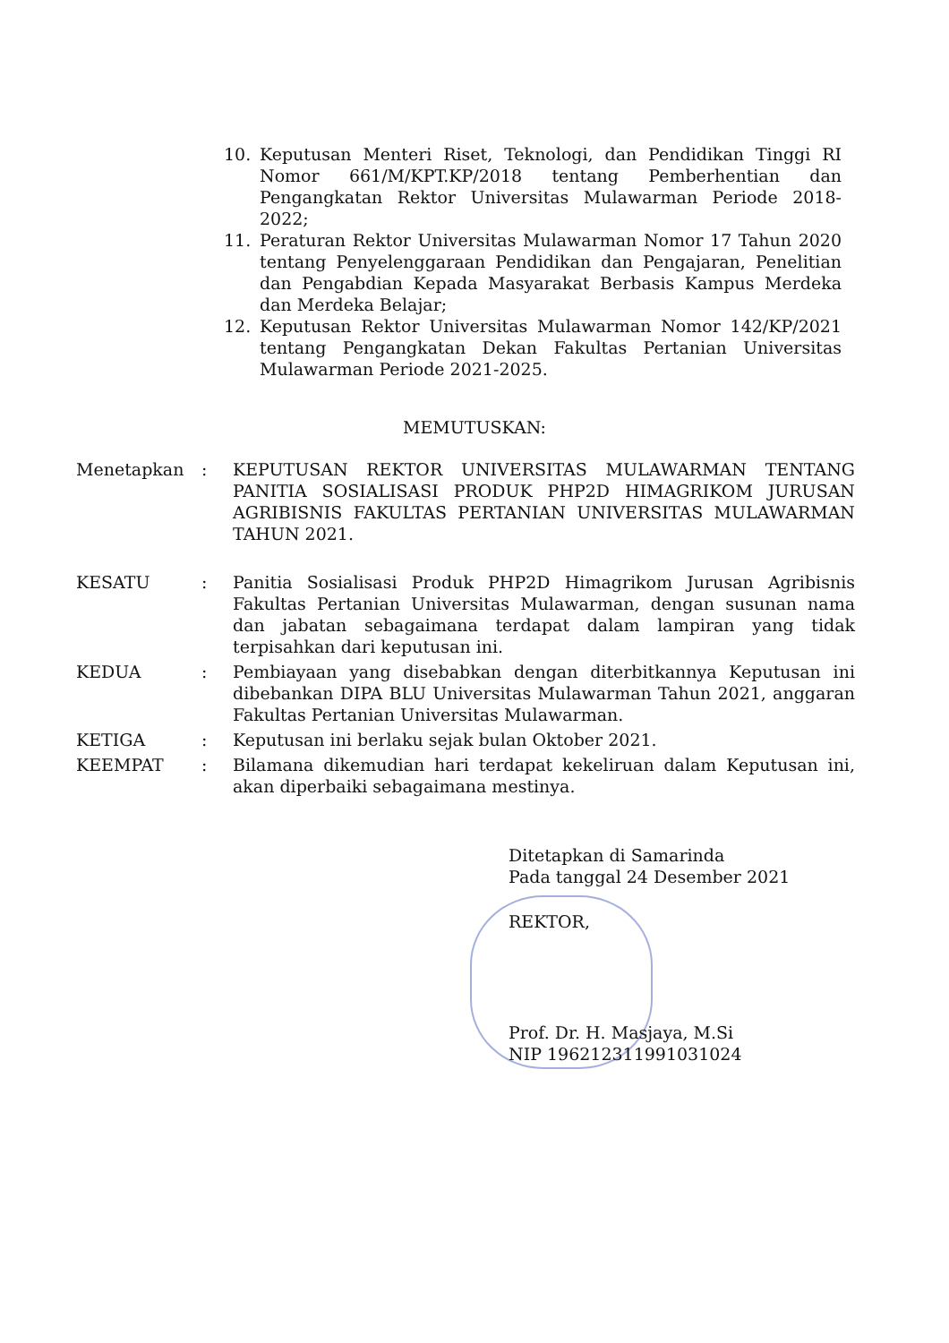10. Keputusan Menteri Riset, Teknologi, dan Pendidikan Tinggi RI Nomor 661/M/KPT.KP/2018 tentang Pemberhentian dan Pengangkatan Rektor Universitas Mulawarman Periode 2018-2022;
11. Peraturan Rektor Universitas Mulawarman Nomor 17 Tahun 2020 tentang Penyelenggaraan Pendidikan dan Pengajaran, Penelitian dan Pengabdian Kepada Masyarakat Berbasis Kampus Merdeka dan Merdeka Belajar;
12. Keputusan Rektor Universitas Mulawarman Nomor 142/KP/2021 tentang Pengangkatan Dekan Fakultas Pertanian Universitas Mulawarman Periode 2021-2025.
MEMUTUSKAN:
Menetapkan: KEPUTUSAN REKTOR UNIVERSITAS MULAWARMAN TENTANG PANITIA SOSIALISASI PRODUK PHP2D HIMAGRIKOM JURUSAN AGRIBISNIS FAKULTAS PERTANIAN UNIVERSITAS MULAWARMAN TAHUN 2021.
KESATU: Panitia Sosialisasi Produk PHP2D Himagrikom Jurusan Agribisnis Fakultas Pertanian Universitas Mulawarman, dengan susunan nama dan jabatan sebagaimana terdapat dalam lampiran yang tidak terpisahkan dari keputusan ini.
KEDUA: Pembiayaan yang disebabkan dengan diterbitkannya Keputusan ini dibebankan DIPA BLU Universitas Mulawarman Tahun 2021, anggaran Fakultas Pertanian Universitas Mulawarman.
KETIGA: Keputusan ini berlaku sejak bulan Oktober 2021.
KEEMPAT: Bilamana dikemudian hari terdapat kekeliruan dalam Keputusan ini, akan diperbaiki sebagaimana mestinya.
Ditetapkan di Samarinda
Pada tanggal 24 Desember 2021
REKTOR,
Prof. Dr. H. Masjaya, M.Si
NIP 196212311991031024